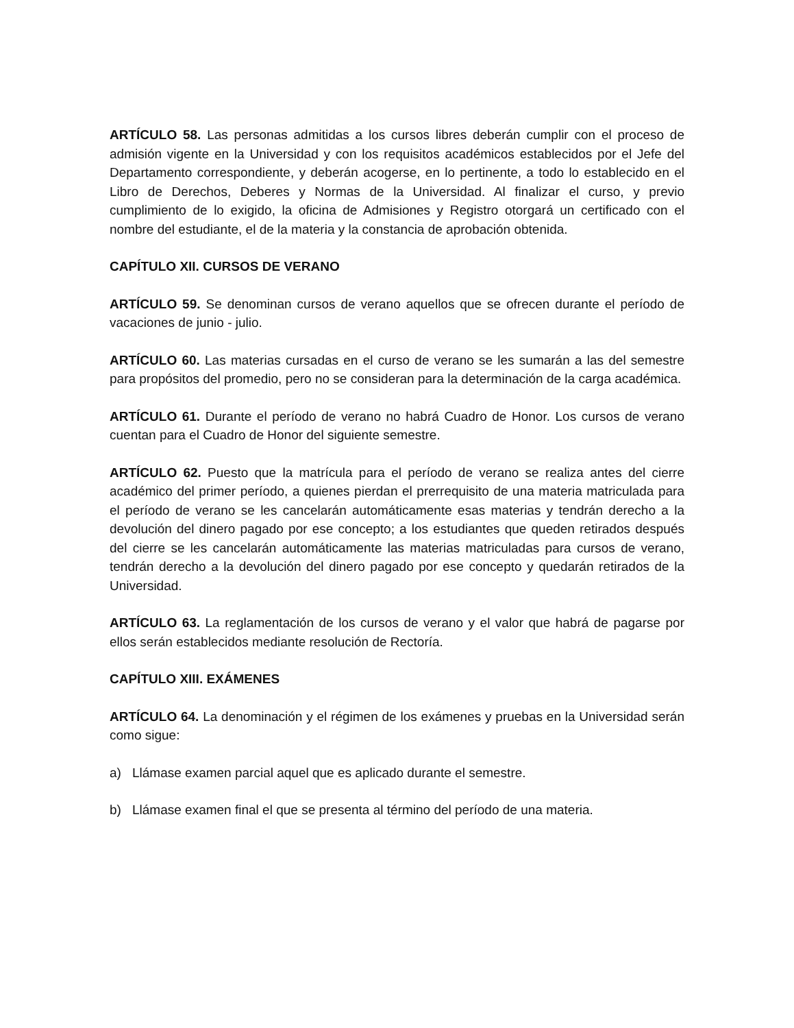ARTÍCULO 58. Las personas admitidas a los cursos libres deberán cumplir con el proceso de admisión vigente en la Universidad y con los requisitos académicos establecidos por el Jefe del Departamento correspondiente, y deberán acogerse, en lo pertinente, a todo lo establecido en el Libro de Derechos, Deberes y Normas de la Universidad. Al finalizar el curso, y previo cumplimiento de lo exigido, la oficina de Admisiones y Registro otorgará un certificado con el nombre del estudiante, el de la materia y la constancia de aprobación obtenida.
CAPÍTULO XII. CURSOS DE VERANO
ARTÍCULO 59. Se denominan cursos de verano aquellos que se ofrecen durante el período de vacaciones de junio - julio.
ARTÍCULO 60. Las materias cursadas en el curso de verano se les sumarán a las del semestre para propósitos del promedio, pero no se consideran para la determinación de la carga académica.
ARTÍCULO 61. Durante el período de verano no habrá Cuadro de Honor. Los cursos de verano cuentan para el Cuadro de Honor del siguiente semestre.
ARTÍCULO 62. Puesto que la matrícula para el período de verano se realiza antes del cierre académico del primer período, a quienes pierdan el prerrequisito de una materia matriculada para el período de verano se les cancelarán automáticamente esas materias y tendrán derecho a la devolución del dinero pagado por ese concepto; a los estudiantes que queden retirados después del cierre se les cancelarán automáticamente las materias matriculadas para cursos de verano, tendrán derecho a la devolución del dinero pagado por ese concepto y quedarán retirados de la Universidad.
ARTÍCULO 63. La reglamentación de los cursos de verano y el valor que habrá de pagarse por ellos serán establecidos mediante resolución de Rectoría.
CAPÍTULO XIII. EXÁMENES
ARTÍCULO 64. La denominación y el régimen de los exámenes y pruebas en la Universidad serán como sigue:
a) Llámase examen parcial aquel que es aplicado durante el semestre.
b) Llámase examen final el que se presenta al término del período de una materia.